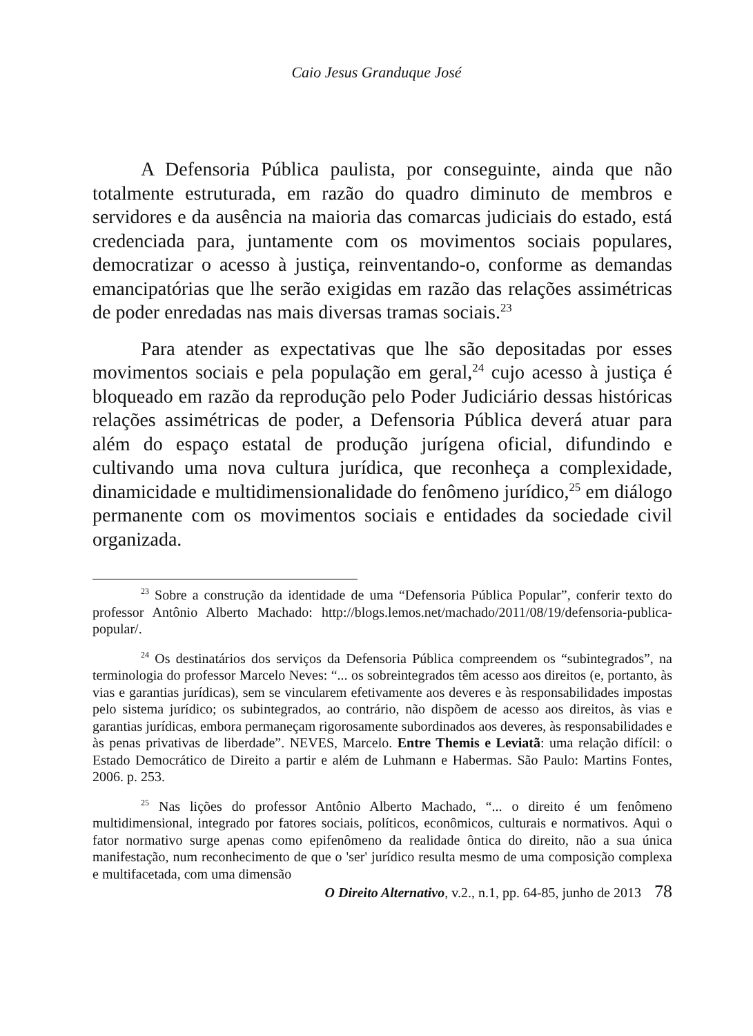Caio Jesus Granduque José
A Defensoria Pública paulista, por conseguinte, ainda que não totalmente estruturada, em razão do quadro diminuto de membros e servidores e da ausência na maioria das comarcas judiciais do estado, está credenciada para, juntamente com os movimentos sociais populares, democratizar o acesso à justiça, reinventando-o, conforme as demandas emancipatórias que lhe serão exigidas em razão das relações assimétricas de poder enredadas nas mais diversas tramas sociais.<sup>23</sup>
Para atender as expectativas que lhe são depositadas por esses movimentos sociais e pela população em geral,<sup>24</sup> cujo acesso à justiça é bloqueado em razão da reprodução pelo Poder Judiciário dessas históricas relações assimétricas de poder, a Defensoria Pública deverá atuar para além do espaço estatal de produção jurígena oficial, difundindo e cultivando uma nova cultura jurídica, que reconheça a complexidade, dinamicidade e multidimensionalidade do fenômeno jurídico,<sup>25</sup> em diálogo permanente com os movimentos sociais e entidades da sociedade civil organizada.
<sup>23</sup> Sobre a construção da identidade de uma “Defensoria Pública Popular”, conferir texto do professor Antônio Alberto Machado: http://blogs.lemos.net/machado/2011/08/19/defensoria-publica-popular/.
<sup>24</sup> Os destinatários dos serviços da Defensoria Pública compreendem os “subintegrados”, na terminologia do professor Marcelo Neves: “... os sobreintegrados têm acesso aos direitos (e, portanto, às vias e garantias jurídicas), sem se vincularem efetivamente aos deveres e às responsabilidades impostas pelo sistema jurídico; os subintegrados, ao contrário, não dispõem de acesso aos direitos, às vias e garantias jurídicas, embora permaneçam rigorosamente subordinados aos deveres, às responsabilidades e às penas privativas de liberdade”. NEVES, Marcelo. Entre Themis e Leviatã: uma relação difícil: o Estado Democrático de Direito a partir e além de Luhmann e Habermas. São Paulo: Martins Fontes, 2006. p. 253.
<sup>25</sup> Nas lições do professor Antônio Alberto Machado, “... o direito é um fenômeno multidimensional, integrado por fatores sociais, políticos, econômicos, culturais e normativos. Aqui o fator normativo surge apenas como epifenômeno da realidade ôntica do direito, não a sua única manifestação, num reconhecimento de que o 'ser' jurídico resulta mesmo de uma composição complexa e multifacetada, com uma dimensão
O Direito Alternativo, v.2., n.1, pp. 64-85, junho de 2013 78